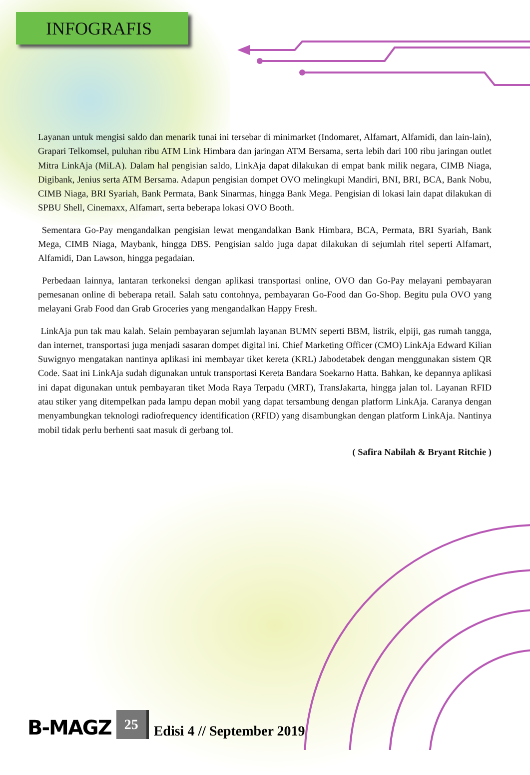INFOGRAFIS
Layanan untuk mengisi saldo dan menarik tunai ini tersebar di minimarket (Indomaret, Alfamart, Alfamidi, dan lain-lain), Grapari Telkomsel, puluhan ribu ATM Link Himbara dan jaringan ATM Bersama, serta lebih dari 100 ribu jaringan outlet Mitra LinkAja (MiLA). Dalam hal pengisian saldo, LinkAja dapat dilakukan di empat bank milik negara, CIMB Niaga, Digibank, Jenius serta ATM Bersama. Adapun pengisian dompet OVO melingkupi Mandiri, BNI, BRI, BCA, Bank Nobu, CIMB Niaga, BRI Syariah, Bank Permata, Bank Sinarmas, hingga Bank Mega. Pengisian di lokasi lain dapat dilakukan di SPBU Shell, Cinemaxx, Alfamart, serta beberapa lokasi OVO Booth.
Sementara Go-Pay mengandalkan pengisian lewat mengandalkan Bank Himbara, BCA, Permata, BRI Syariah, Bank Mega, CIMB Niaga, Maybank, hingga DBS. Pengisian saldo juga dapat dilakukan di sejumlah ritel seperti Alfamart, Alfamidi, Dan Lawson, hingga pegadaian.
Perbedaan lainnya, lantaran terkoneksi dengan aplikasi transportasi online, OVO dan Go-Pay melayani pembayaran pemesanan online di beberapa retail. Salah satu contohnya, pembayaran Go-Food dan Go-Shop. Begitu pula OVO yang melayani Grab Food dan Grab Groceries yang mengandalkan Happy Fresh.
LinkAja pun tak mau kalah. Selain pembayaran sejumlah layanan BUMN seperti BBM, listrik, elpiji, gas rumah tangga, dan internet, transportasi juga menjadi sasaran dompet digital ini. Chief Marketing Officer (CMO) LinkAja Edward Kilian Suwignyo mengatakan nantinya aplikasi ini membayar tiket kereta (KRL) Jabodetabek dengan menggunakan sistem QR Code. Saat ini LinkAja sudah digunakan untuk transportasi Kereta Bandara Soekarno Hatta. Bahkan, ke depannya aplikasi ini dapat digunakan untuk pembayaran tiket Moda Raya Terpadu (MRT), TransJakarta, hingga jalan tol. Layanan RFID atau stiker yang ditempelkan pada lampu depan mobil yang dapat tersambung dengan platform LinkAja. Caranya dengan menyambungkan teknologi radiofrequency identification (RFID) yang disambungkan dengan platform LinkAja. Nantinya mobil tidak perlu berhenti saat masuk di gerbang tol.
( Safira Nabilah & Bryant Ritchie )
B-MAGZ 25 Edisi 4 // September 2019